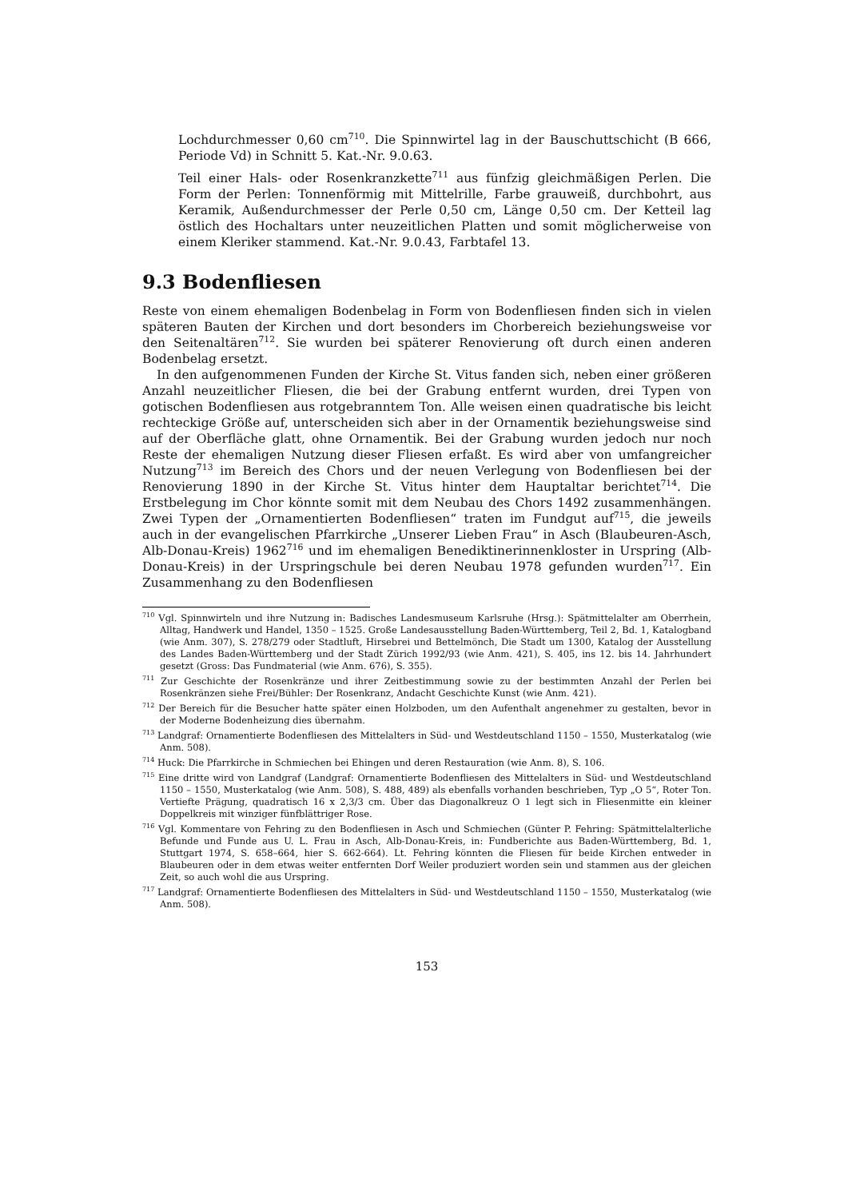Lochdurchmesser 0,60 cm<sup>710</sup>. Die Spinnwirtel lag in der Bauschuttschicht (B 666, Periode Vd) in Schnitt 5. Kat.-Nr. 9.0.63.
Teil einer Hals- oder Rosenkranzkette<sup>711</sup> aus fünfzig gleichmäßigen Perlen. Die Form der Perlen: Tonnenförmig mit Mittelrille, Farbe grauweiß, durchbohrt, aus Keramik, Außendurchmesser der Perle 0,50 cm, Länge 0,50 cm. Der Ketteil lag östlich des Hochaltars unter neuzeitlichen Platten und somit möglicherweise von einem Kleriker stammend. Kat.-Nr. 9.0.43, Farbtafel 13.
9.3 Bodenfliesen
Reste von einem ehemaligen Bodenbelag in Form von Bodenfliesen finden sich in vielen späteren Bauten der Kirchen und dort besonders im Chorbereich beziehungsweise vor den Seitenaltären<sup>712</sup>. Sie wurden bei späterer Renovierung oft durch einen anderen Bodenbelag ersetzt.
In den aufgenommenen Funden der Kirche St. Vitus fanden sich, neben einer größeren Anzahl neuzeitlicher Fliesen, die bei der Grabung entfernt wurden, drei Typen von gotischen Bodenfliesen aus rotgebranntem Ton. Alle weisen einen quadratische bis leicht rechteckige Größe auf, unterscheiden sich aber in der Ornamentik beziehungsweise sind auf der Oberfläche glatt, ohne Ornamentik. Bei der Grabung wurden jedoch nur noch Reste der ehemaligen Nutzung dieser Fliesen erfaßt. Es wird aber von umfangreicher Nutzung<sup>713</sup> im Bereich des Chors und der neuen Verlegung von Bodenfliesen bei der Renovierung 1890 in der Kirche St. Vitus hinter dem Hauptaltar berichtet<sup>714</sup>. Die Erstbelegung im Chor könnte somit mit dem Neubau des Chors 1492 zusammenhängen. Zwei Typen der „Ornamentierten Bodenfliesen“ traten im Fundgut auf<sup>715</sup>, die jeweils auch in der evangelischen Pfarrkirche „Unserer Lieben Frau“ in Asch (Blaubeuren-Asch, Alb-Donau-Kreis) 1962<sup>716</sup> und im ehemaligen Benediktinerinnenkloster in Urspring (Alb-Donau-Kreis) in der Urspringschule bei deren Neubau 1978 gefunden wurden<sup>717</sup>. Ein Zusammenhang zu den Bodenfliesen
<sup>710</sup> Vgl. Spinnwirteln und ihre Nutzung in: Badisches Landesmuseum Karlsruhe (Hrsg.): Spätmittelalter am Oberrhein, Alltag, Handwerk und Handel, 1350 – 1525. Große Landesausstellung Baden-Württemberg, Teil 2, Bd. 1, Katalogband (wie Anm. 307), S. 278/279 oder Stadtluft, Hirsebrei und Bettelmönch, Die Stadt um 1300, Katalog der Ausstellung des Landes Baden-Württemberg und der Stadt Zürich 1992/93 (wie Anm. 421), S. 405, ins 12. bis 14. Jahrhundert gesetzt (Gross: Das Fundmaterial (wie Anm. 676), S. 355).
<sup>711</sup> Zur Geschichte der Rosenkränze und ihrer Zeitbestimmung sowie zu der bestimmten Anzahl der Perlen bei Rosenkränzen siehe Frei/Bühler: Der Rosenkranz, Andacht Geschichte Kunst (wie Anm. 421).
<sup>712</sup> Der Bereich für die Besucher hatte später einen Holzboden, um den Aufenthalt angenehmer zu gestalten, bevor in der Moderne Bodenheizung dies übernahm.
<sup>713</sup> Landgraf: Ornamentierte Bodenfliesen des Mittelalters in Süd- und Westdeutschland 1150 – 1550, Musterkatalog (wie Anm. 508).
<sup>714</sup> Huck: Die Pfarrkirche in Schmiechen bei Ehingen und deren Restauration (wie Anm. 8), S. 106.
<sup>715</sup> Eine dritte wird von Landgraf (Landgraf: Ornamentierte Bodenfliesen des Mittelalters in Süd- und Westdeutschland 1150 – 1550, Musterkatalog (wie Anm. 508), S. 488, 489) als ebenfalls vorhanden beschrieben, Typ „O 5“, Roter Ton. Vertiefte Prägung, quadratisch 16 x 2,3/3 cm. Über das Diagonalkreuz O 1 legt sich in Fliesenmitte ein kleiner Doppelkreis mit winziger fünfblättriger Rose.
<sup>716</sup> Vgl. Kommentare von Fehring zu den Bodenfliesen in Asch und Schmiechen (Günter P. Fehring: Spätmittelalterliche Befunde und Funde aus U. L. Frau in Asch, Alb-Donau-Kreis, in: Fundberichte aus Baden-Württemberg, Bd. 1, Stuttgart 1974, S. 658–664, hier S. 662-664). Lt. Fehring könnten die Fliesen für beide Kirchen entweder in Blaubeuren oder in dem etwas weiter entfernten Dorf Weiler produziert worden sein und stammen aus der gleichen Zeit, so auch wohl die aus Urspring.
<sup>717</sup> Landgraf: Ornamentierte Bodenfliesen des Mittelalters in Süd- und Westdeutschland 1150 – 1550, Musterkatalog (wie Anm. 508).
153